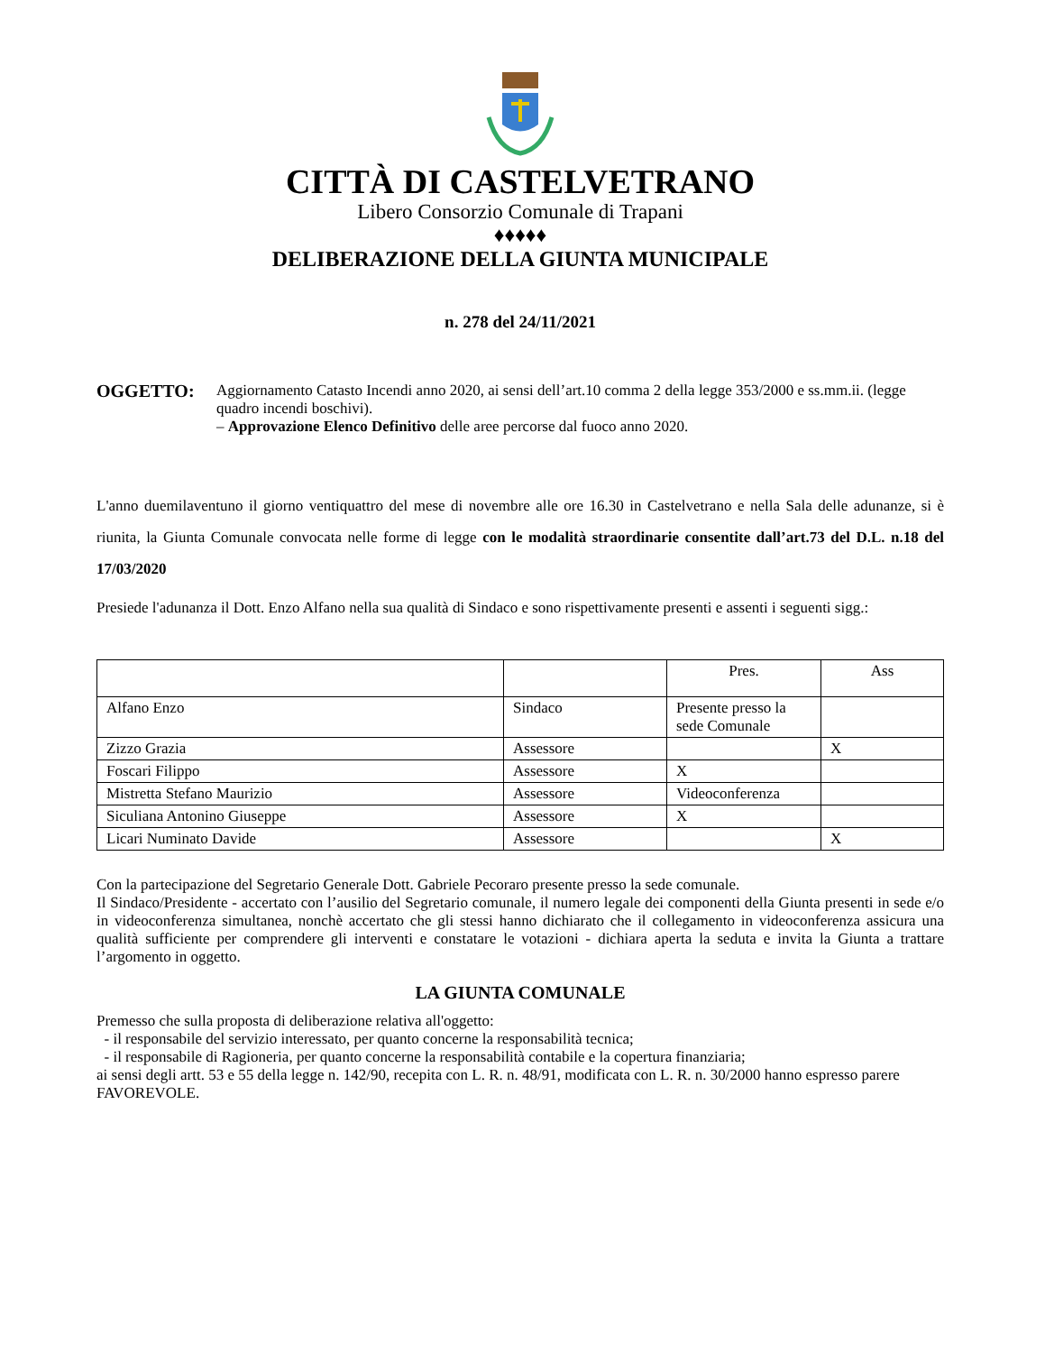CITTÀ DI CASTELVETRANO
Libero Consorzio Comunale di Trapani
♦♦♦♦♦
DELIBERAZIONE DELLA GIUNTA MUNICIPALE
n. 278 del 24/11/2021
OGGETTO:
Aggiornamento Catasto Incendi anno 2020, ai sensi dell’art.10 comma 2 della legge 353/2000 e ss.mm.ii. (legge quadro incendi boschivi).
– Approvazione Elenco Definitivo delle aree percorse dal fuoco anno 2020.
L'anno duemilaventuno il giorno ventiquattro del mese di novembre alle ore 16.30 in Castelvetrano e nella Sala delle adunanze, si è riunita, la Giunta Comunale convocata nelle forme di legge con le modalità straordinarie consentite dall’art.73 del D.L. n.18 del 17/03/2020
Presiede l'adunanza il Dott. Enzo Alfano nella sua qualità di Sindaco e sono rispettivamente presenti e assenti i seguenti sigg.:
| | | Pres. | Ass |
| Alfano Enzo | Sindaco | Presente presso la sede Comunale | |
| Zizzo Grazia | Assessore | | X |
| Foscari Filippo | Assessore | X | |
| Mistretta Stefano Maurizio | Assessore | Videoconferenza | |
| Siculiana Antonino Giuseppe | Assessore | X | |
| Licari Numinato Davide | Assessore | | X |
Con la partecipazione del Segretario Generale Dott. Gabriele Pecoraro presente presso la sede comunale.
Il Sindaco/Presidente - accertato con l’ausilio del Segretario comunale, il numero legale dei componenti della Giunta presenti in sede e/o in videoconferenza simultanea, nonchè accertato che gli stessi hanno dichiarato che il collegamento in videoconferenza assicura una qualità sufficiente per comprendere gli interventi e constatare le votazioni - dichiara aperta la seduta e invita la Giunta a trattare l’argomento in oggetto.
LA GIUNTA COMUNALE
Premesso che sulla proposta di deliberazione relativa all'oggetto:
- il responsabile del servizio interessato, per quanto concerne la responsabilità tecnica;
- il responsabile di Ragioneria, per quanto concerne la responsabilità contabile e la copertura finanziaria;
ai sensi degli artt. 53 e 55 della legge n. 142/90, recepita con L. R. n. 48/91, modificata con L. R. n. 30/2000 hanno espresso parere FAVOREVOLE.